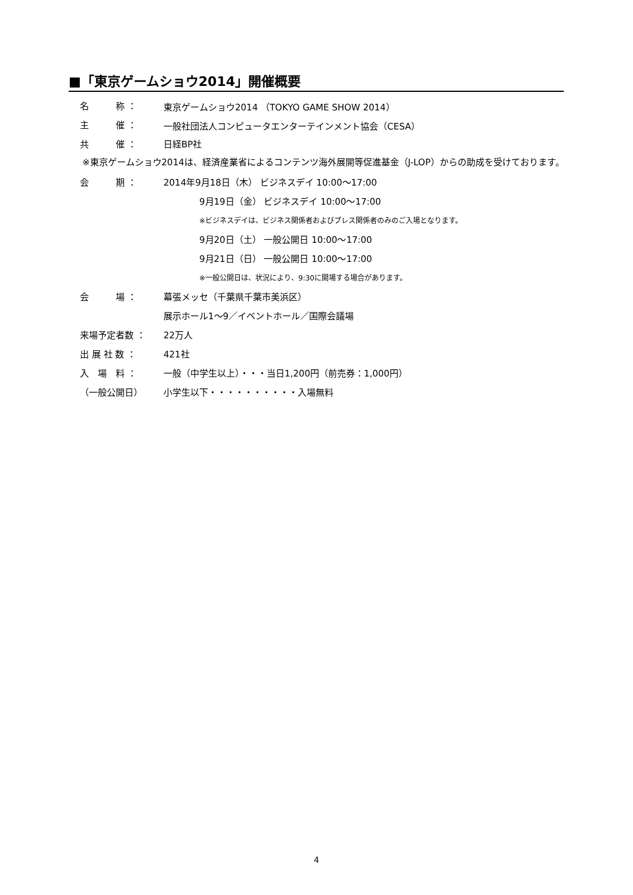■「東京ゲームショウ2014」開催概要
名　　　称 ： 東京ゲームショウ2014 （TOKYO GAME SHOW 2014）
主　　　催 ： 一般社団法人コンピュータエンターテインメント協会（CESA）
共　　　催 ： 日経BP社
※東京ゲームショウ2014は、経済産業省によるコンテンツ海外展開等促進基金（J-LOP）からの助成を受けております。
会　　　期 ： 2014年9月18日（木） ビジネスデイ 10:00～17:00
9月19日（金） ビジネスデイ 10:00～17:00
※ビジネスデイは、ビジネス関係者およびプレス関係者のみのご入場となります。
9月20日（土） 一般公開日 10:00～17:00
9月21日（日） 一般公開日 10:00～17:00
※一般公開日は、状況により、9:30に開場する場合があります。
会　　　場 ： 幕張メッセ（千葉県千葉市美浜区）
展示ホール1～9／イベントホール／国際会議場
来場予定者数 ： 22万人
出 展 社 数 ： 421社
入　場　料 ： 一般（中学生以上）・・・当日1,200円（前売券：1,000円）
（一般公開日） 小学生以下・・・・・・・・・・入場無料
4